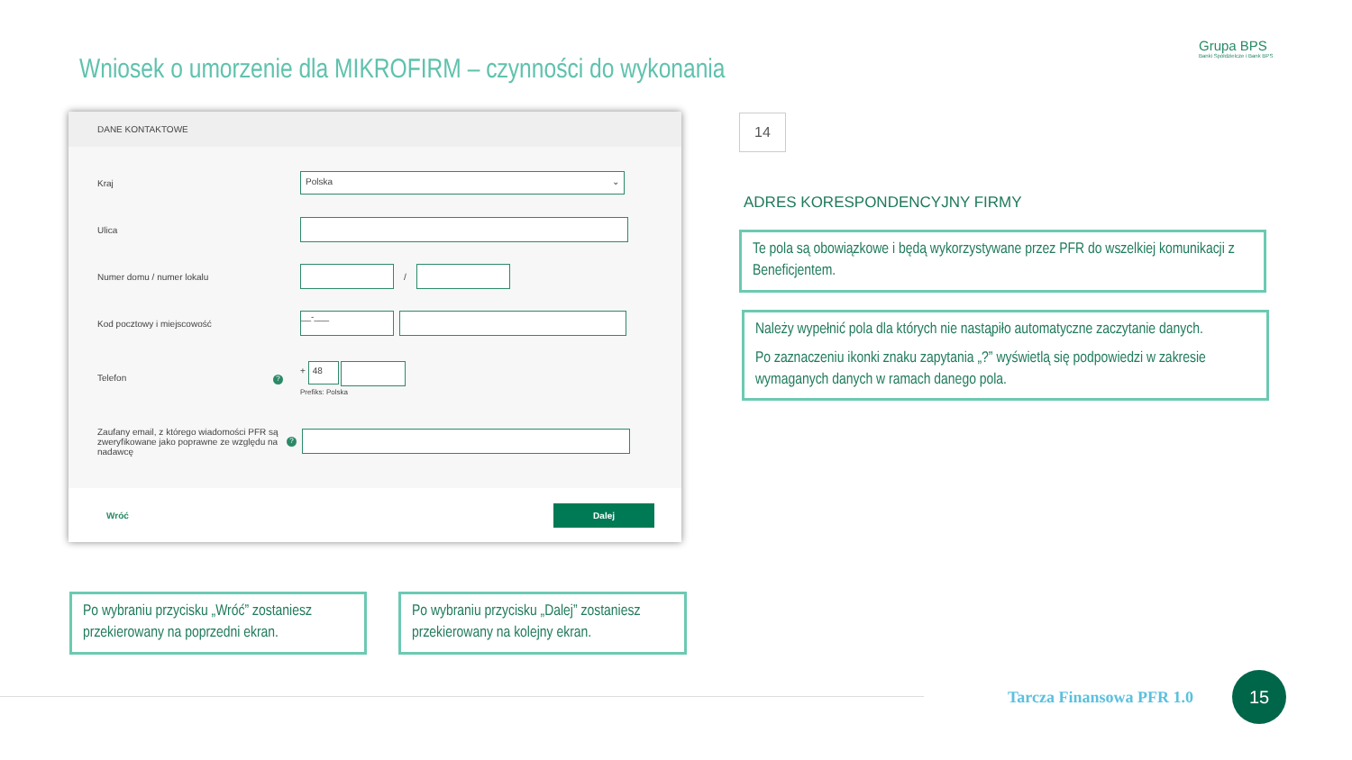Wniosek o umorzenie dla MIKROFIRM – czynności do wykonania
Grupa BPS
Banki Spółdzielcze i Bank BPS
DANE KONTAKTOWE
Kraj
Polska ⌄
Ulica
Numer domu / numer lokalu
/
Kod pocztowy i miejscowość
__-___
Telefon ?
+ 48
Prefiks: Polska
Zaufany email, z którego wiadomości PFR są zweryfikowane jako poprawne ze względu na nadawcę
?
Wróć Dalej
14
ADRES KORESPONDENCYJNY FIRMY
Te pola są obowiązkowe i będą wykorzystywane przez PFR do wszelkiej komunikacji z Beneficjentem.
Należy wypełnić pola dla których nie nastąpiło automatyczne zaczytanie danych.
Po zaznaczeniu ikonki znaku zapytania „?” wyświetlą się podpowiedzi w zakresie wymaganych danych w ramach danego pola.
Po wybraniu przycisku „Wróć” zostaniesz przekierowany na poprzedni ekran.
Po wybraniu przycisku „Dalej” zostaniesz przekierowany na kolejny ekran.
Tarcza Finansowa PFR 1.0
15